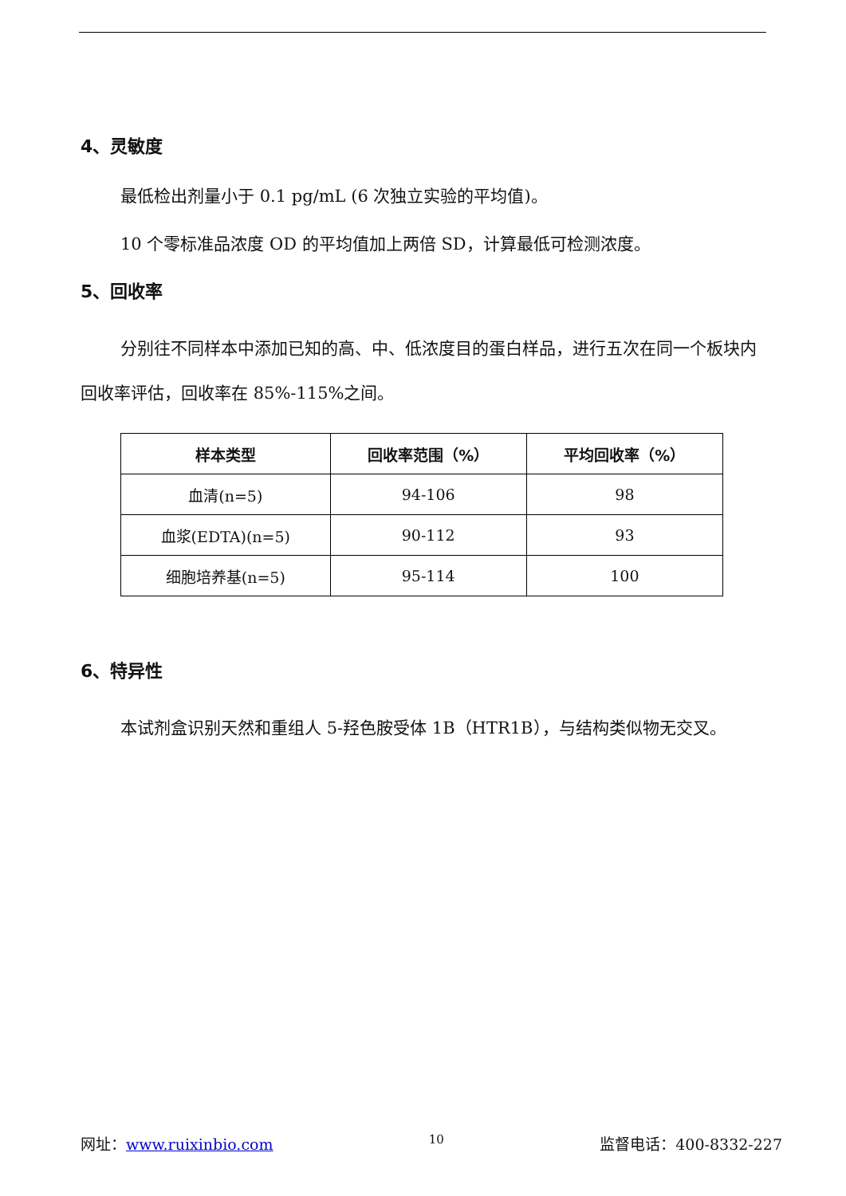4、灵敏度
最低检出剂量小于 0.1 pg/mL (6 次独立实验的平均值)。
10 个零标准品浓度 OD 的平均值加上两倍 SD，计算最低可检测浓度。
5、回收率
分别往不同样本中添加已知的高、中、低浓度目的蛋白样品，进行五次在同一个板块内回收率评估，回收率在 85%-115%之间。
| 样本类型 | 回收率范围（%） | 平均回收率（%） |
| --- | --- | --- |
| 血清(n=5) | 94-106 | 98 |
| 血浆(EDTA)(n=5) | 90-112 | 93 |
| 细胞培养基(n=5) | 95-114 | 100 |
6、特异性
本试剂盒识别天然和重组人 5-羟色胺受体 1B（HTR1B），与结构类似物无交叉。
网址：www.ruixinbio.com 10 监督电话：400-8332-227